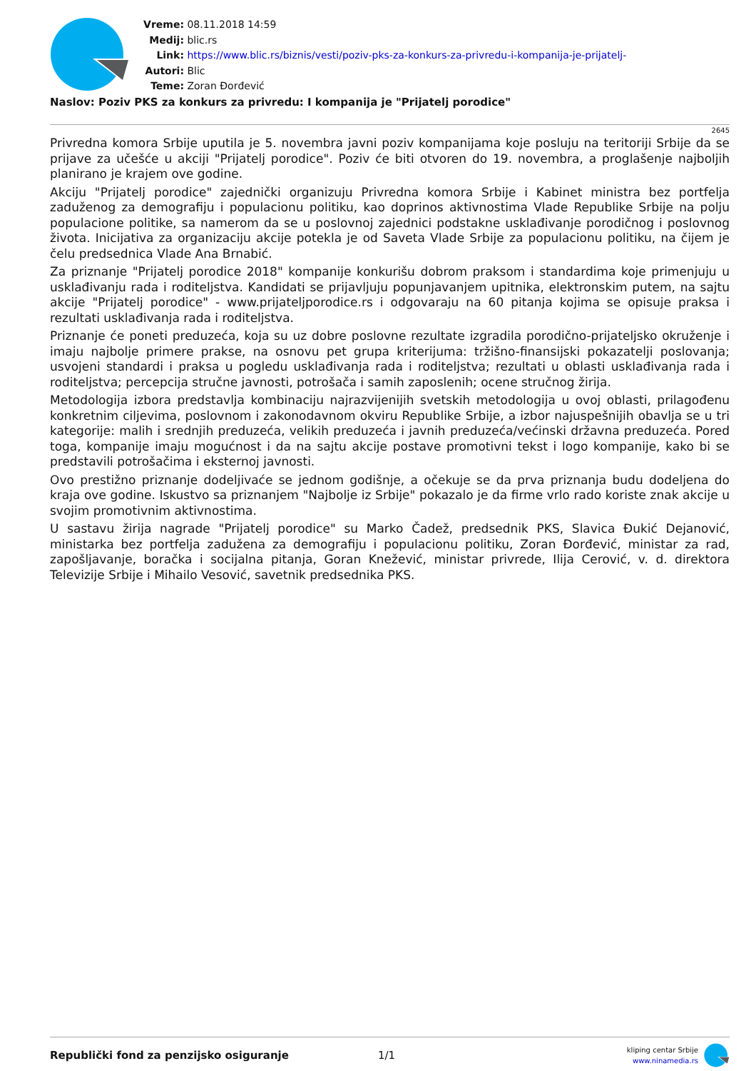Vreme: 08.11.2018 14:59
Medij: blic.rs
Link: https://www.blic.rs/biznis/vesti/poziv-pks-za-konkurs-za-privredu-i-kompanija-je-prijatelj-
Autori: Blic
Teme: Zoran Đorđević
Naslov: Poziv PKS za konkurs za privredu: I kompanija je "Prijatelj porodice"
2645
Privredna komora Srbije uputila je 5. novembra javni poziv kompanijama koje posluju na teritoriji Srbije da se prijave za učešće u akciji "Prijatelj porodice". Poziv će biti otvoren do 19. novembra, a proglašenje najboljih planirano je krajem ove godine.
Akciju "Prijatelj porodice" zajednički organizuju Privredna komora Srbije i Kabinet ministra bez portfelja zaduženog za demografiju i populacionu politiku, kao doprinos aktivnostima Vlade Republike Srbije na polju populacione politike, sa namerom da se u poslovnoj zajednici podstakne usklađivanje porodičnog i poslovnog života. Inicijativa za organizaciju akcije potekla je od Saveta Vlade Srbije za populacionu politiku, na čijem je čelu predsednica Vlade Ana Brnabić.
Za priznanje "Prijatelj porodice 2018" kompanije konkurišu dobrom praksom i standardima koje primenjuju u usklađivanju rada i roditeljstva. Kandidati se prijavljuju popunjavanjem upitnika, elektronskim putem, na sajtu akcije "Prijatelj porodice" - www.prijateljporodice.rs i odgovaraju na 60 pitanja kojima se opisuje praksa i rezultati usklađivanja rada i roditeljstva.
Priznanje će poneti preduzeća, koja su uz dobre poslovne rezultate izgradila porodično-prijateljsko okruženje i imaju najbolje primere prakse, na osnovu pet grupa kriterijuma: tržišno-finansijski pokazatelji poslovanja; usvojeni standardi i praksa u pogledu usklađivanja rada i roditeljstva; rezultati u oblasti usklađivanja rada i roditeljstva; percepcija stručne javnosti, potrošača i samih zaposlenih; ocene stručnog žirija.
Metodologija izbora predstavlja kombinaciju najrazvijenijih svetskih metodologija u ovoj oblasti, prilagođenu konkretnim ciljevima, poslovnom i zakonodavnom okviru Republike Srbije, a izbor najuspešnijih obavlja se u tri kategorije: malih i srednjih preduzeća, velikih preduzeća i javnih preduzeća/većinski državna preduzeća. Pored toga, kompanije imaju mogućnost i da na sajtu akcije postave promotivni tekst i logo kompanije, kako bi se predstavili potrošačima i eksternoj javnosti.
Ovo prestižno priznanje dodeljivaće se jednom godišnje, a očekuje se da prva priznanja budu dodeljena do kraja ove godine. Iskustvo sa priznanjem "Najbolje iz Srbije" pokazalo je da firme vrlo rado koriste znak akcije u svojim promotivnim aktivnostima.
U sastavu žirija nagrade "Prijatelj porodice" su Marko Čadež, predsednik PKS, Slavica Đukić Dejanović, ministarka bez portfelja zadužena za demografiju i populacionu politiku, Zoran Đorđević, ministar za rad, zapošljavanje, boračka i socijalna pitanja, Goran Knežević, ministar privrede, Ilija Cerović, v. d. direktora Televizije Srbije i Mihailo Vesović, savetnik predsednika PKS.
Republički fond za penzijsko osiguranje 1/1
kliping centar Srbije
www.ninamedia.rs